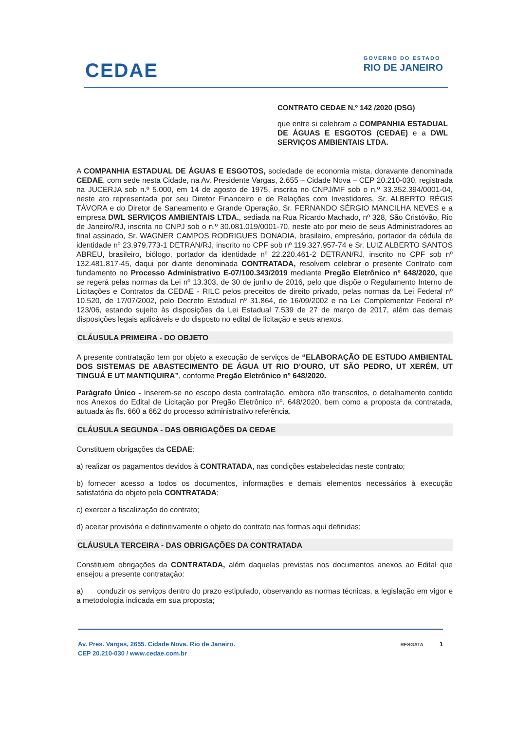CEDAE
GOVERNO DO ESTADO
RIO DE JANEIRO
CONTRATO CEDAE N.º 142 /2020 (DSG)
que entre si celebram a COMPANHIA ESTADUAL DE ÁGUAS E ESGOTOS (CEDAE) e a DWL SERVIÇOS AMBIENTAIS LTDA.
A COMPANHIA ESTADUAL DE ÁGUAS E ESGOTOS, sociedade de economia mista, doravante denominada CEDAE, com sede nesta Cidade, na Av. Presidente Vargas, 2.655 – Cidade Nova – CEP 20.210-030, registrada na JUCERJA sob n.º 5.000, em 14 de agosto de 1975, inscrita no CNPJ/MF sob o n.º 33.352.394/0001-04, neste ato representada por seu Diretor Financeiro e de Relações com Investidores, Sr. ALBERTO RÉGIS TÁVORA e do Diretor de Saneamento e Grande Operação, Sr. FERNANDO SÉRGIO MANCILHA NEVES e a empresa DWL SERVIÇOS AMBIENTAIS LTDA., sediada na Rua Ricardo Machado, nº 328, São Cristóvão, Rio de Janeiro/RJ, inscrita no CNPJ sob o n.º 30.081.019/0001-70, neste ato por meio de seus Administradores ao final assinado, Sr. WAGNER CAMPOS RODRIGUES DONADIA, brasileiro, empresário, portador da cédula de identidade nº 23.979.773-1 DETRAN/RJ, inscrito no CPF sob nº 119.327.957-74 e Sr. LUIZ ALBERTO SANTOS ABREU, brasileiro, biólogo, portador da identidade nº 22.220.461-2 DETRAN/RJ, inscrito no CPF sob nº 132.481.817-45, daqui por diante denominada CONTRATADA, resolvem celebrar o presente Contrato com fundamento no Processo Administrativo E-07/100.343/2019 mediante Pregão Eletrônico nº 648/2020, que se regerá pelas normas da Lei nº 13.303, de 30 de junho de 2016, pelo que dispõe o Regulamento Interno de Licitações e Contratos da CEDAE - RILC pelos preceitos de direito privado, pelas normas da Lei Federal nº 10.520, de 17/07/2002, pelo Decreto Estadual nº 31.864, de 16/09/2002 e na Lei Complementar Federal nº 123/06, estando sujeito às disposições da Lei Estadual 7.539 de 27 de março de 2017, além das demais disposições legais aplicáveis e do disposto no edital de licitação e seus anexos.
CLÁUSULA PRIMEIRA - DO OBJETO
A presente contratação tem por objeto a execução de serviços de “ELABORAÇÃO DE ESTUDO AMBIENTAL DOS SISTEMAS DE ABASTECIMENTO DE ÁGUA UT RIO D’OURO, UT SÃO PEDRO, UT XERÉM, UT TINGUÁ E UT MANTIQUIRA”, conforme Pregão Eletrônico nº 648/2020.
Parágrafo Único - Inserem-se no escopo desta contratação, embora não transcritos, o detalhamento contido nos Anexos do Edital de Licitação por Pregão Eletrônico nº. 648/2020, bem como a proposta da contratada, autuada às fls. 660 a 662 do processo administrativo referência.
CLÁUSULA SEGUNDA - DAS OBRIGAÇÕES DA CEDAE
Constituem obrigações da CEDAE:
a) realizar os pagamentos devidos à CONTRATADA, nas condições estabelecidas neste contrato;
b) fornecer acesso a todos os documentos, informações e demais elementos necessários à execução satisfatória do objeto pela CONTRATADA;
c) exercer a fiscalização do contrato;
d) aceitar provisória e definitivamente o objeto do contrato nas formas aqui definidas;
CLÁUSULA TERCEIRA - DAS OBRIGAÇÕES DA CONTRATADA
Constituem obrigações da CONTRATADA, além daquelas previstas nos documentos anexos ao Edital que ensejou a presente contratação:
a) conduzir os serviços dentro do prazo estipulado, observando as normas técnicas, a legislação em vigor e a metodologia indicada em sua proposta;
Av. Pres. Vargas, 2655. Cidade Nova. Rio de Janeiro.
CEP 20.210-030 / www.cedae.com.br
RESGATA 1